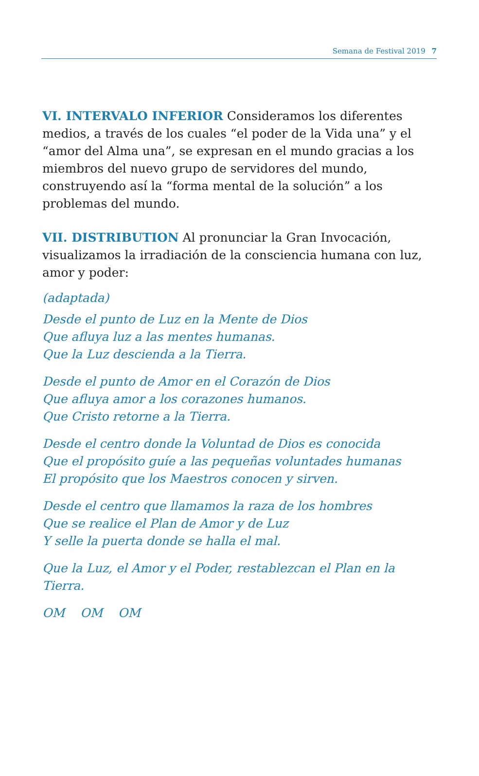Semana de Festival 2019 7
VI. INTERVALO INFERIOR Consideramos los diferentes medios, a través de los cuales “el poder de la Vida una” y el “amor del Alma una”, se expresan en el mundo gracias a los miembros del nuevo grupo de servidores del mundo, construyendo así la “forma mental de la solución” a los problemas del mundo.
VII. DISTRIBUTION Al pronunciar la Gran Invocación, visualizamos la irradiación de la consciencia humana con luz, amor y poder:
(adaptada)
Desde el punto de Luz en la Mente de Dios
Que afluya luz a las mentes humanas.
Que la Luz descienda a la Tierra.
Desde el punto de Amor en el Corazón de Dios
Que afluya amor a los corazones humanos.
Que Cristo retorne a la Tierra.
Desde el centro donde la Voluntad de Dios es conocida
Que el propósito guíe a las pequeñas voluntades humanas
El propósito que los Maestros conocen y sirven.
Desde el centro que llamamos la raza de los hombres
Que se realice el Plan de Amor y de Luz
Y selle la puerta donde se halla el mal.
Que la Luz, el Amor y el Poder, restablezcan el Plan en la Tierra.
OM OM OM